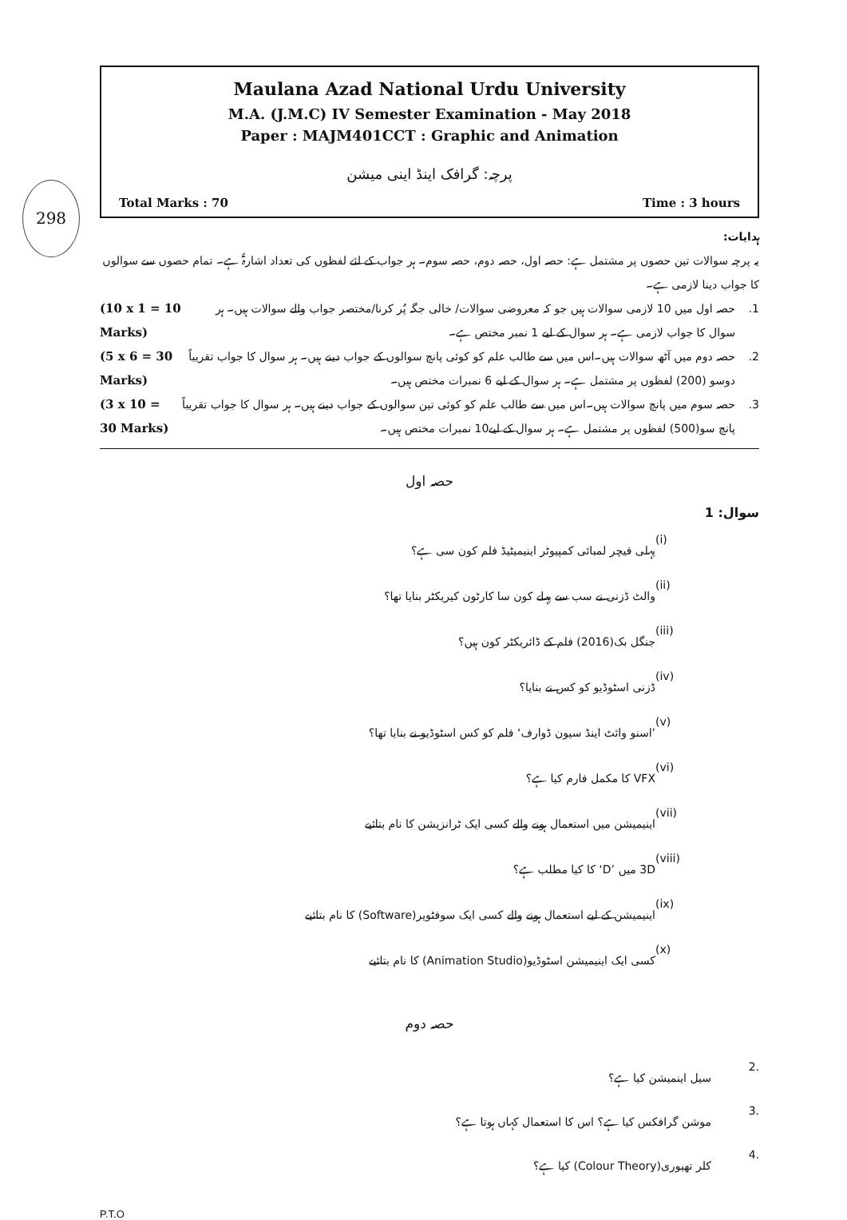298
Maulana Azad National Urdu University
M.A. (J.M.C) IV Semester Examination - May 2018
Paper : MAJM401CCT : Graphic and Animation
پرچہ: گرافک اینڈ اینی میشن
Total Marks : 70 Time : 3 hours
ہدایات:
یہ پرچہ سوالات تین حصوں پر مشتمل ہے: حصہ اول، حصہ دوم، حصہ سوم۔ ہر جواب کے لئے لفظوں کی تعداد اشارۃً ہے۔ تمام حصوں سے سوالوں کا جواب دینا لازمی ہے۔
1. حصہ اول میں 10 لازمی سوالات ہیں جو کہ معروضی سوالات/ خالی جگہ پُر کرنا/مختصر جواب والے سوالات ہیں۔ ہر سوال کا جواب لازمی ہے۔ ہر سوال کے لیے 1 نمبر مختص ہے۔ (10 x 1 = 10 Marks)
2. حصہ دوم میں آٹھ سوالات ہیں۔اس میں سے طالب علم کو کوئی پانچ سوالوں کے جواب دینے ہیں۔ ہر سوال کا جواب تقریباً دوسو (200) لفظوں پر مشتمل ہے۔ ہر سوال کے لیے 6 نمبرات مختص ہیں۔ (5 x 6 = 30 Marks)
3. حصہ سوم میں پانچ سوالات ہیں۔اس میں سے طالب علم کو کوئی تین سوالوں کے جواب دینے ہیں۔ ہر سوال کا جواب تقریباً پانچ سو(500) لفظوں پر مشتمل ہے۔ ہر سوال کے لیے10 نمبرات مختص ہیں۔ (3 x 10 = 30 Marks)
حصہ اول
سوال: 1
(i) پہلی فیچر لمبائی کمپیوٹر اینیمیٹیڈ فلم کون سی ہے؟
(ii) والٹ ڈزنی نے سب سے پہلے کون سا کارٹون کیریکٹر بنایا تھا؟
(iii) جنگل بک(2016) فلم کے ڈائریکٹر کون ہیں؟
(iv) ڈزنی اسٹوڈیو کو کس نے بنایا؟
(v)’اسنو وائٹ اینڈ سیون ڈوارف‘ فلم کو کس اسٹوڈیو نے بنایا تھا؟
(vi) VFX کا مکمل فارم کیا ہے؟
(vii) اینیمیشن میں استعمال ہونے والے کسی ایک ٹرانزیشن کا نام بتائیے
(viii) 3D میں ’D‘ کا کیا مطلب ہے؟
(ix) اینیمیشن کے لیے استعمال ہونے والے کسی ایک سوفٹویر(Software) کا نام بتائیے
(x) کسی ایک اینیمیشن اسٹوڈیو(Animation Studio) کا نام بتائیے
حصہ دوم
.2 سیل اینمیشن کیا ہے؟
.3 موشن گرافکس کیا ہے؟ اس کا استعمال کہاں ہوتا ہے؟
.4 کلر تھیوری(Colour Theory) کیا ہے؟
P.T.O